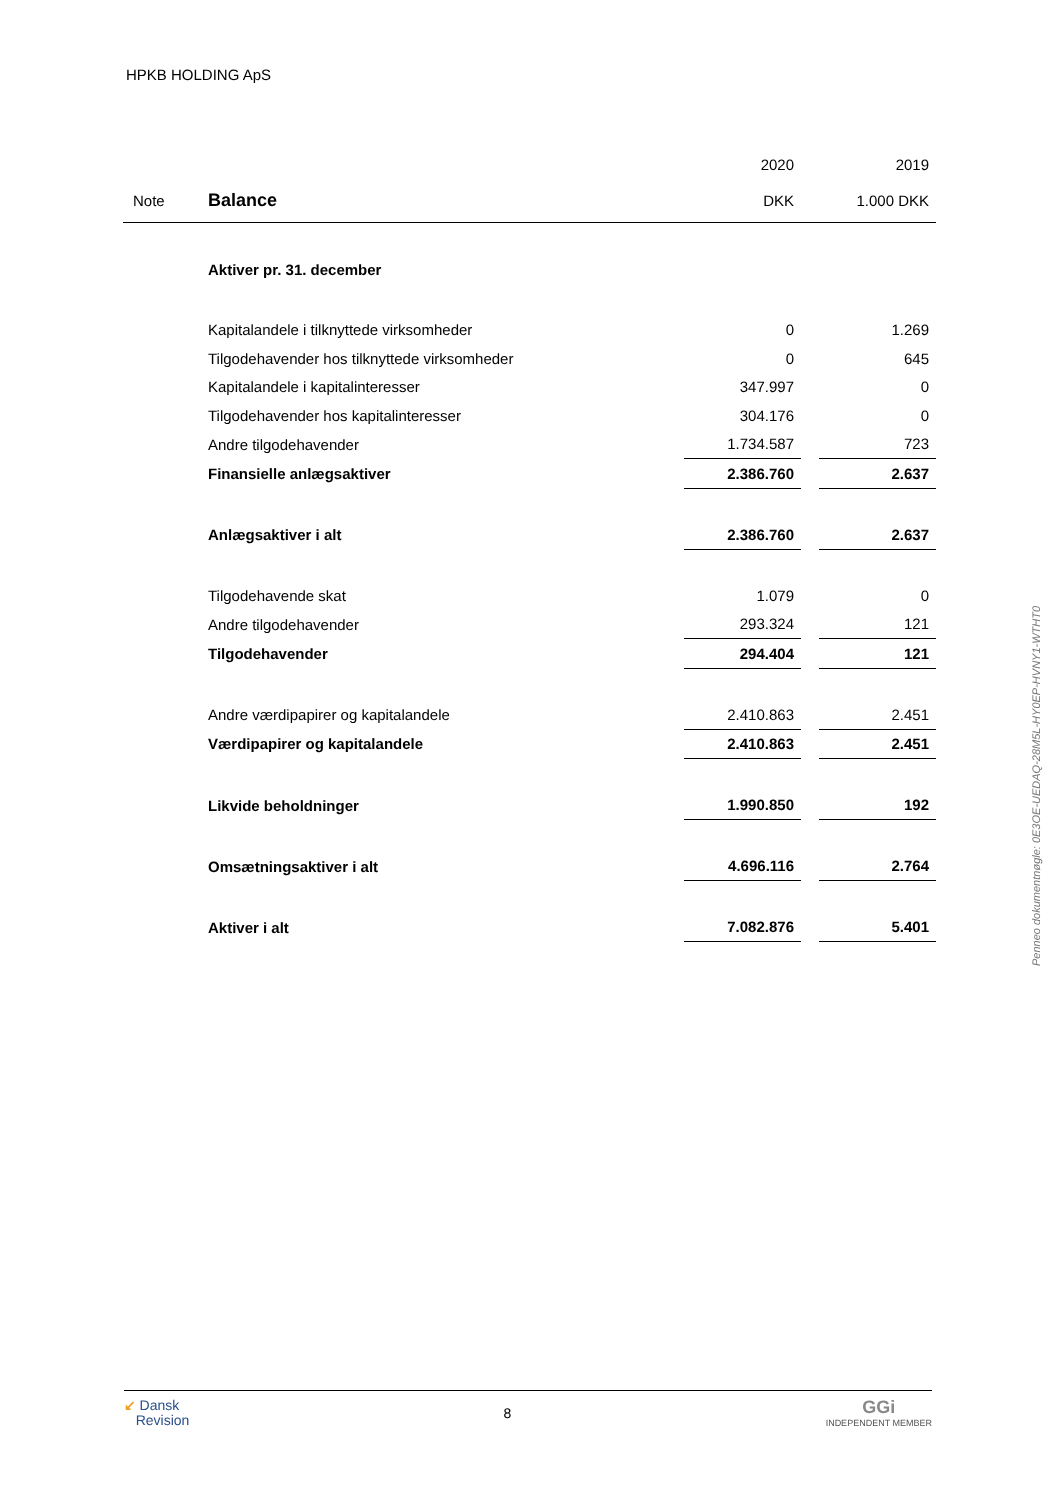HPKB HOLDING ApS
| | | 2020 | | 2019 |
| Note | Balance | DKK | | 1.000 DKK |
| | Aktiver pr. 31. december | | | |
| | Kapitalandele i tilknyttede virksomheder | 0 | | 1.269 |
| | Tilgodehavender hos tilknyttede virksomheder | 0 | | 645 |
| | Kapitalandele i kapitalinteresser | 347.997 | | 0 |
| | Tilgodehavender hos kapitalinteresser | 304.176 | | 0 |
| | Andre tilgodehavender | 1.734.587 | | 723 |
| | Finansielle anlægsaktiver | 2.386.760 | | 2.637 |
| | Anlægsaktiver i alt | 2.386.760 | | 2.637 |
| | Tilgodehavende skat | 1.079 | | 0 |
| | Andre tilgodehavender | 293.324 | | 121 |
| | Tilgodehavender | 294.404 | | 121 |
| | Andre værdipapirer og kapitalandele | 2.410.863 | | 2.451 |
| | Værdipapirer og kapitalandele | 2.410.863 | | 2.451 |
| | Likvide beholdninger | 1.990.850 | | 192 |
| | Omsætningsaktiver i alt | 4.696.116 | | 2.764 |
| | Aktiver i alt | 7.082.876 | | 5.401 |
Penneo dokumentnøgle: 0E3OE-UEDAQ-28M5L-HY0EP-HVNY1-WTHT0
↙ Dansk
Revision
8
GGi
INDEPENDENT MEMBER